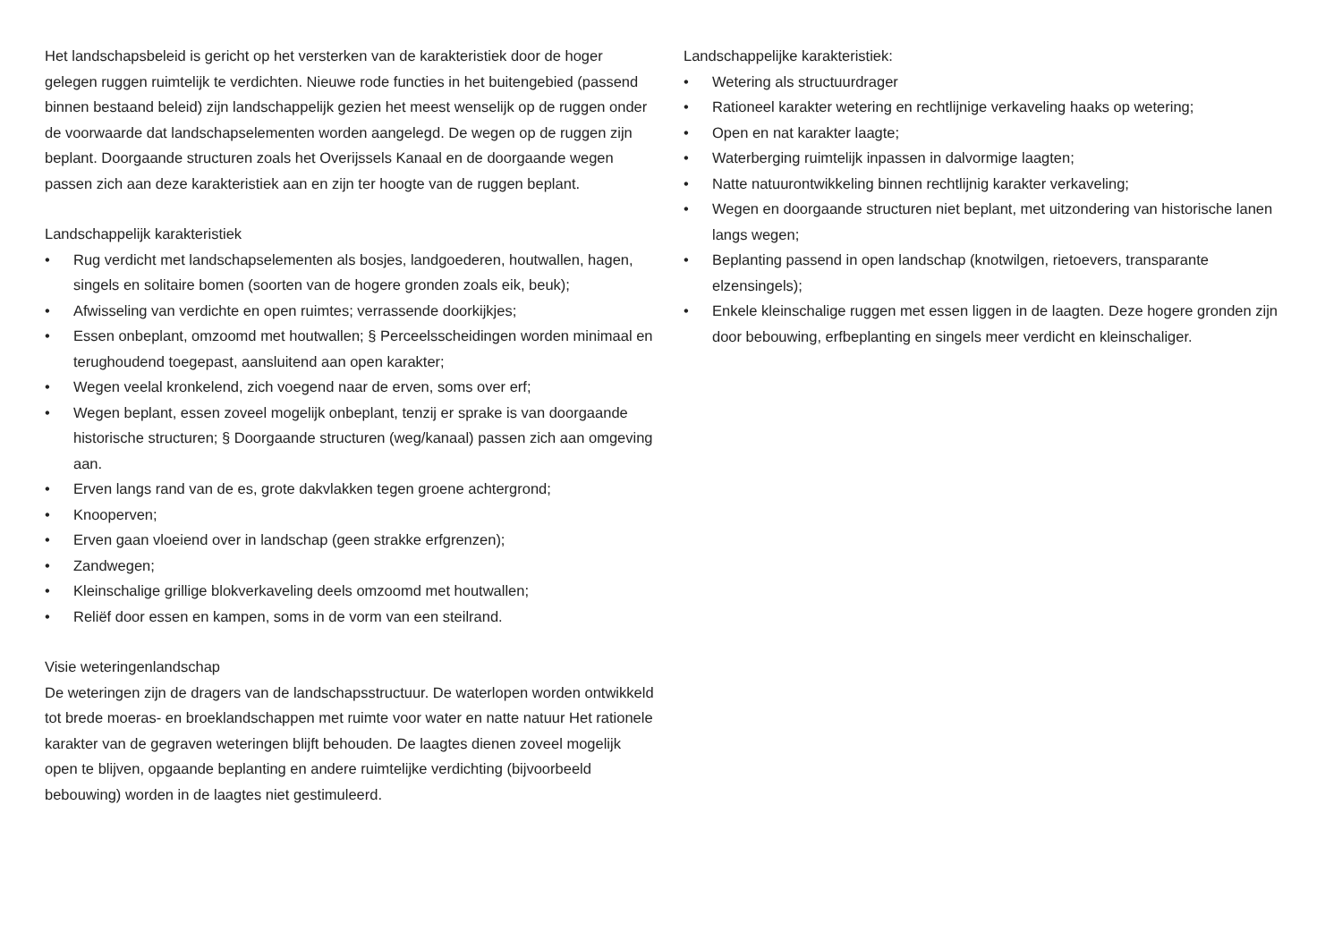Het landschapsbeleid is gericht op het versterken van de karakteristiek door de hoger gelegen ruggen ruimtelijk te verdichten. Nieuwe rode functies in het buitengebied (passend binnen bestaand beleid) zijn landschappelijk gezien het meest wenselijk op de ruggen onder de voorwaarde dat landschapselementen worden aangelegd. De wegen op de ruggen zijn beplant. Doorgaande structuren zoals het Overijssels Kanaal en de doorgaande wegen passen zich aan deze karakteristiek aan en zijn ter hoogte van de ruggen beplant.
Landschappelijk karakteristiek
• Rug verdicht met landschapselementen als bosjes, landgoederen, houtwallen, hagen, singels en solitaire bomen (soorten van de hogere gronden zoals eik, beuk);
• Afwisseling van verdichte en open ruimtes; verrassende doorkijkjes;
• Essen onbeplant, omzoomd met houtwallen; § Perceelsscheidingen worden minimaal en terughoudend toegepast, aansluitend aan open karakter;
• Wegen veelal kronkelend, zich voegend naar de erven, soms over erf;
• Wegen beplant, essen zoveel mogelijk onbeplant, tenzij er sprake is van doorgaande historische structuren; § Doorgaande structuren (weg/kanaal) passen zich aan omgeving aan.
• Erven langs rand van de es, grote dakvlakken tegen groene achtergrond;
• Knooperven;
• Erven gaan vloeiend over in landschap (geen strakke erfgrenzen);
• Zandwegen;
• Kleinschalige grillige blokverkaveling deels omzoomd met houtwallen;
• Reliëf door essen en kampen, soms in de vorm van een steilrand.
Visie weteringenlandschap
De weteringen zijn de dragers van de landschapsstructuur. De waterlopen worden ontwikkeld tot brede moeras- en broeklandschappen met ruimte voor water en natte natuur Het rationele karakter van de gegraven weteringen blijft behouden. De laagtes dienen zoveel mogelijk open te blijven, opgaande beplanting en andere ruimtelijke verdichting (bijvoorbeeld bebouwing) worden in de laagtes niet gestimuleerd.
Landschappelijke karakteristiek:
• Wetering als structuurdrager
• Rationeel karakter wetering en rechtlijnige verkaveling haaks op wetering;
• Open en nat karakter laagte;
• Waterberging ruimtelijk inpassen in dalvormige laagten;
• Natte natuurontwikkeling binnen rechtlijnig karakter verkaveling;
• Wegen en doorgaande structuren niet beplant, met uitzondering van historische lanen langs wegen;
• Beplanting passend in open landschap (knotwilgen, rietoevers, transparante elzensingels);
• Enkele kleinschalige ruggen met essen liggen in de laagten. Deze hogere gronden zijn door bebouwing, erfbeplanting en singels meer verdicht en kleinschaliger.